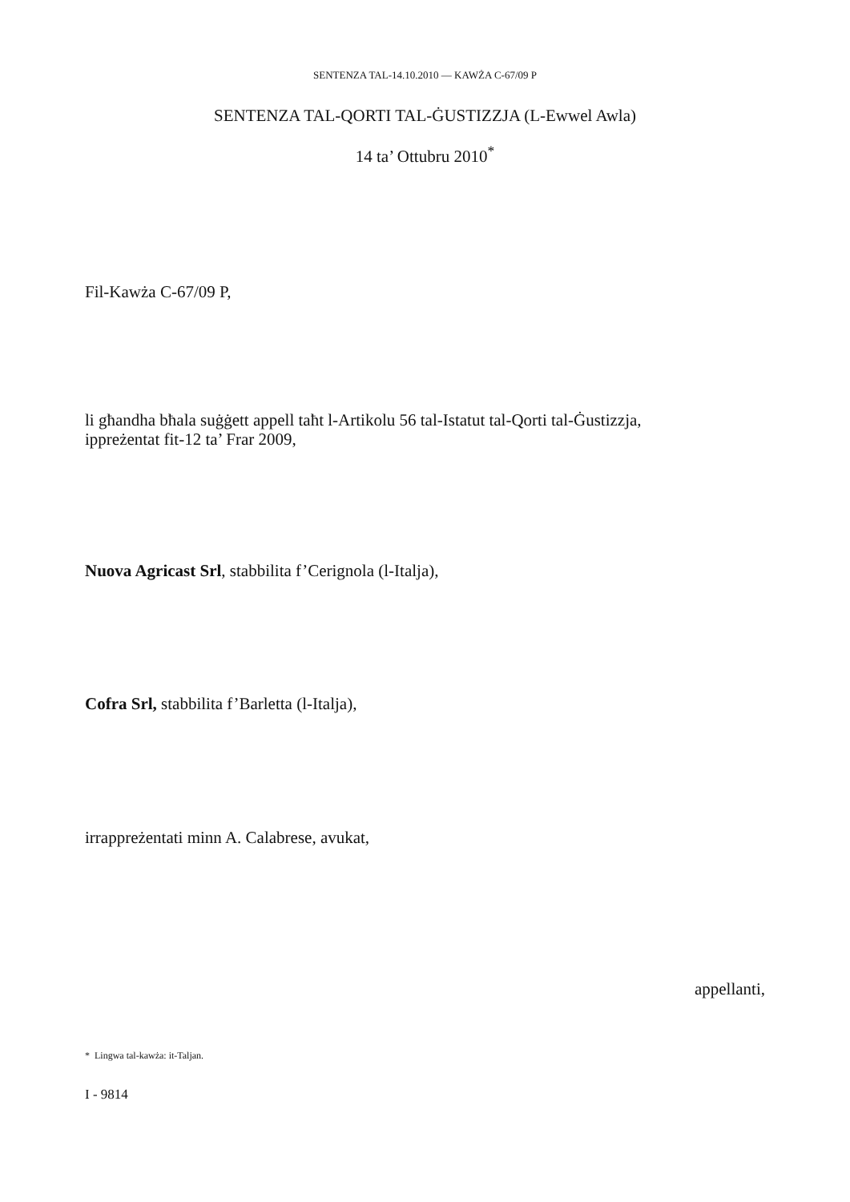SENTENZA TAL-14.10.2010 — KAWŻA C-67/09 P
SENTENZA TAL-QORTI TAL-ĠUSTIZZJA (L-Ewwel Awla)
14 ta’ Ottubru 2010<sup>*</sup>
Fil-Kawża C-67/09 P,
li għandha bħala suġġett appell taħt l-Artikolu 56 tal-Istatut tal-Qorti tal-Ġustizzja,
ippreżentat fit-12 ta’ Frar 2009,
Nuova Agricast Srl, stabbilita f’Cerignola (l-Italja),
Cofra Srl, stabbilita f’Barletta (l-Italja),
irrappreżentati minn A. Calabrese, avukat,
appellanti,
* Lingwa tal-kawża: it-Taljan.
I - 9814